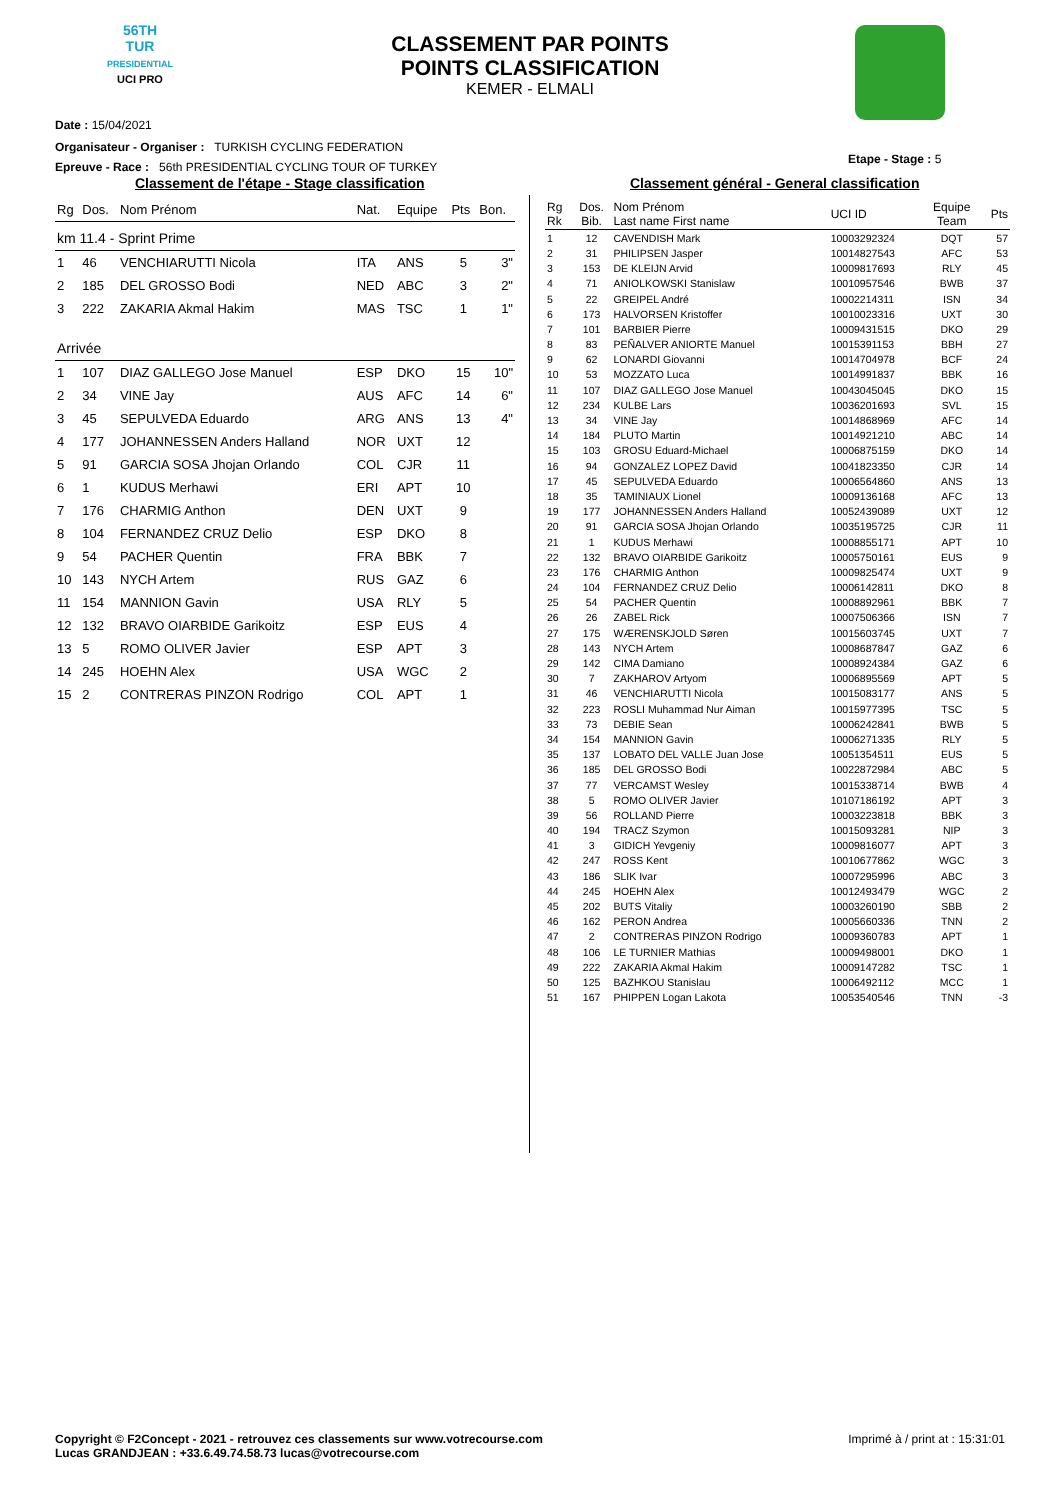56TH
TUR
PRESIDENTIAL
UCI PRO
CLASSEMENT PAR POINTS
POINTS CLASSIFICATION
KEMER - ELMALI
Date : 15/04/2021
Organisateur - Organiser : TURKISH CYCLING FEDERATION
Epreuve - Race : 56th PRESIDENTIAL CYCLING TOUR OF TURKEY
Etape - Stage : 5
Classement de l'étape - Stage classification
Classement général - General classification
| Rg | Dos. | Nom Prénom | Nat. | Equipe | Pts | Bon. |
| --- | --- | --- | --- | --- | --- | --- |
| km 11.4 - Sprint Prime | | | | | | |
| 1 | 46 | VENCHIARUTTI Nicola | ITA | ANS | 5 | 3" |
| 2 | 185 | DEL GROSSO Bodi | NED | ABC | 3 | 2" |
| 3 | 222 | ZAKARIA Akmal Hakim | MAS | TSC | 1 | 1" |
| Arrivée | | | | | | |
| 1 | 107 | DIAZ GALLEGO Jose Manuel | ESP | DKO | 15 | 10" |
| 2 | 34 | VINE Jay | AUS | AFC | 14 | 6" |
| 3 | 45 | SEPULVEDA Eduardo | ARG | ANS | 13 | 4" |
| 4 | 177 | JOHANNESSEN Anders Halland | NOR | UXT | 12 | |
| 5 | 91 | GARCIA SOSA Jhojan Orlando | COL | CJR | 11 | |
| 6 | 1 | KUDUS Merhawi | ERI | APT | 10 | |
| 7 | 176 | CHARMIG Anthon | DEN | UXT | 9 | |
| 8 | 104 | FERNANDEZ CRUZ Delio | ESP | DKO | 8 | |
| 9 | 54 | PACHER Quentin | FRA | BBK | 7 | |
| 10 | 143 | NYCH Artem | RUS | GAZ | 6 | |
| 11 | 154 | MANNION Gavin | USA | RLY | 5 | |
| 12 | 132 | BRAVO OIARBIDE Garikoitz | ESP | EUS | 4 | |
| 13 | 5 | ROMO OLIVER Javier | ESP | APT | 3 | |
| 14 | 245 | HOEHN Alex | USA | WGC | 2 | |
| 15 | 2 | CONTRERAS PINZON Rodrigo | COL | APT | 1 | |
| Rg Rk | Dos. Bib. | Nom Prénom Last name First name | UCI ID | Equipe Team | Pts |
| --- | --- | --- | --- | --- | --- |
| 1 | 12 | CAVENDISH Mark | 10003292324 | DQT | 57 |
| 2 | 31 | PHILIPSEN Jasper | 10014827543 | AFC | 53 |
| 3 | 153 | DE KLEIJN Arvid | 10009817693 | RLY | 45 |
| 4 | 71 | ANIOLKOWSKI Stanislaw | 10010957546 | BWB | 37 |
| 5 | 22 | GREIPEL André | 10002214311 | ISN | 34 |
| 6 | 173 | HALVORSEN Kristoffer | 10010023316 | UXT | 30 |
| 7 | 101 | BARBIER Pierre | 10009431515 | DKO | 29 |
| 8 | 83 | PEÑALVER ANIORTE Manuel | 10015391153 | BBH | 27 |
| 9 | 62 | LONARDI Giovanni | 10014704978 | BCF | 24 |
| 10 | 53 | MOZZATO Luca | 10014991837 | BBK | 16 |
| 11 | 107 | DIAZ GALLEGO Jose Manuel | 10043045045 | DKO | 15 |
| 12 | 234 | KULBE Lars | 10036201693 | SVL | 15 |
| 13 | 34 | VINE Jay | 10014868969 | AFC | 14 |
| 14 | 184 | PLUTO Martin | 10014921210 | ABC | 14 |
| 15 | 103 | GROSU Eduard-Michael | 10006875159 | DKO | 14 |
| 16 | 94 | GONZALEZ LOPEZ David | 10041823350 | CJR | 14 |
| 17 | 45 | SEPULVEDA Eduardo | 10006564860 | ANS | 13 |
| 18 | 35 | TAMINIAUX Lionel | 10009136168 | AFC | 13 |
| 19 | 177 | JOHANNESSEN Anders Halland | 10052439089 | UXT | 12 |
| 20 | 91 | GARCIA SOSA Jhojan Orlando | 10035195725 | CJR | 11 |
| 21 | 1 | KUDUS Merhawi | 10008855171 | APT | 10 |
| 22 | 132 | BRAVO OIARBIDE Garikoitz | 10005750161 | EUS | 9 |
| 23 | 176 | CHARMIG Anthon | 10009825474 | UXT | 9 |
| 24 | 104 | FERNANDEZ CRUZ Delio | 10006142811 | DKO | 8 |
| 25 | 54 | PACHER Quentin | 10008892961 | BBK | 7 |
| 26 | 26 | ZABEL Rick | 10007506366 | ISN | 7 |
| 27 | 175 | WÆRENSKJOLD Søren | 10015603745 | UXT | 7 |
| 28 | 143 | NYCH Artem | 10008687847 | GAZ | 6 |
| 29 | 142 | CIMA Damiano | 10008924384 | GAZ | 6 |
| 30 | 7 | ZAKHAROV Artyom | 10006895569 | APT | 5 |
| 31 | 46 | VENCHIARUTTI Nicola | 10015083177 | ANS | 5 |
| 32 | 223 | ROSLI Muhammad Nur Aiman | 10015977395 | TSC | 5 |
| 33 | 73 | DEBIE Sean | 10006242841 | BWB | 5 |
| 34 | 154 | MANNION Gavin | 10006271335 | RLY | 5 |
| 35 | 137 | LOBATO DEL VALLE Juan Jose | 10051354511 | EUS | 5 |
| 36 | 185 | DEL GROSSO Bodi | 10022872984 | ABC | 5 |
| 37 | 77 | VERCAMST Wesley | 10015338714 | BWB | 4 |
| 38 | 5 | ROMO OLIVER Javier | 10107186192 | APT | 3 |
| 39 | 56 | ROLLAND Pierre | 10003223818 | BBK | 3 |
| 40 | 194 | TRACZ Szymon | 10015093281 | NIP | 3 |
| 41 | 3 | GIDICH Yevgeniy | 10009816077 | APT | 3 |
| 42 | 247 | ROSS Kent | 10010677862 | WGC | 3 |
| 43 | 186 | SLIK Ivar | 10007295996 | ABC | 3 |
| 44 | 245 | HOEHN Alex | 10012493479 | WGC | 2 |
| 45 | 202 | BUTS Vitaliy | 10003260190 | SBB | 2 |
| 46 | 162 | PERON Andrea | 10005660336 | TNN | 2 |
| 47 | 2 | CONTRERAS PINZON Rodrigo | 10009360783 | APT | 1 |
| 48 | 106 | LE TURNIER Mathias | 10009498001 | DKO | 1 |
| 49 | 222 | ZAKARIA Akmal Hakim | 10009147282 | TSC | 1 |
| 50 | 125 | BAZHKOU Stanislau | 10006492112 | MCC | 1 |
| 51 | 167 | PHIPPEN Logan Lakota | 10053540546 | TNN | -3 |
Copyright © F2Concept - 2021 - retrouvez ces classements sur www.votrecourse.com
Lucas GRANDJEAN : +33.6.49.74.58.73 lucas@votrecourse.com
Imprimé à / print at : 15:31:01